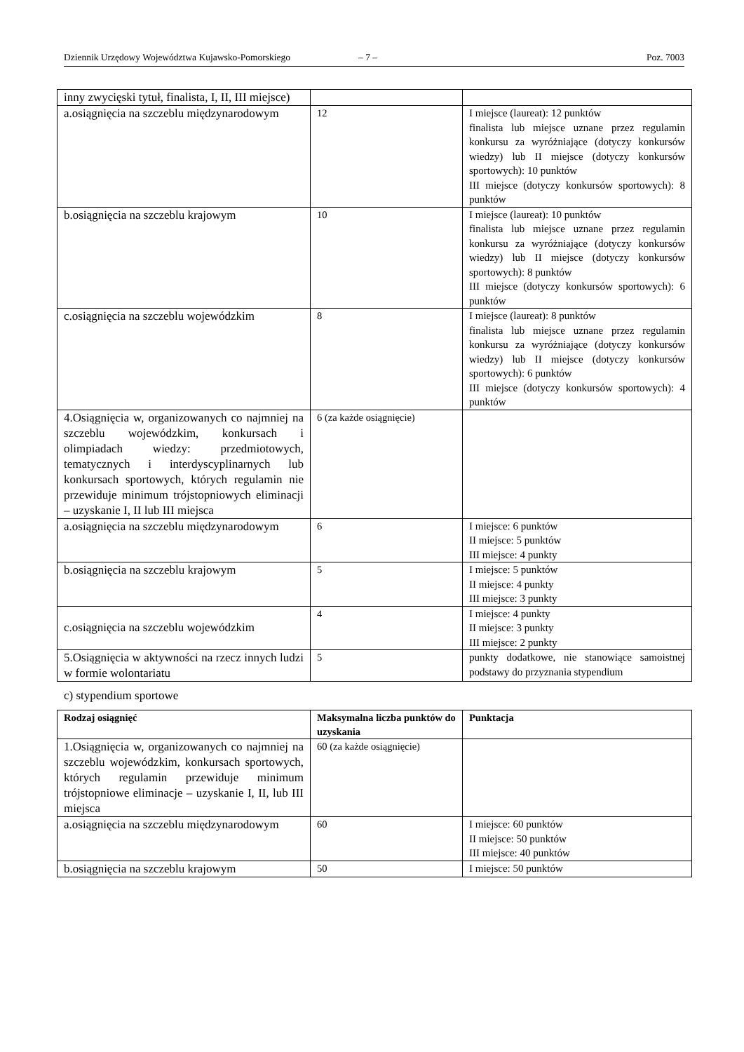Dziennik Urzędowy Województwa Kujawsko-Pomorskiego – 7 – Poz. 7003
| inny zwycięski tytuł, finalista, I, II, III miejsce) | | |
| a.osiągnięcia na szczeblu międzynarodowym | 12 | I miejsce (laureat): 12 punktów finalista lub miejsce uznane przez regulamin konkursu za wyróżniające (dotyczy konkursów wiedzy) lub II miejsce (dotyczy konkursów sportowych): 10 punktów III miejsce (dotyczy konkursów sportowych): 8 punktów |
| b.osiągnięcia na szczeblu krajowym | 10 | I miejsce (laureat): 10 punktów finalista lub miejsce uznane przez regulamin konkursu za wyróżniające (dotyczy konkursów wiedzy) lub II miejsce (dotyczy konkursów sportowych): 8 punktów III miejsce (dotyczy konkursów sportowych): 6 punktów |
| c.osiągnięcia na szczeblu wojewódzkim | 8 | I miejsce (laureat): 8 punktów finalista lub miejsce uznane przez regulamin konkursu za wyróżniające (dotyczy konkursów wiedzy) lub II miejsce (dotyczy konkursów sportowych): 6 punktów III miejsce (dotyczy konkursów sportowych): 4 punktów |
| 4.Osiągnięcia w, organizowanych co najmniej na szczeblu wojewódzkim, konkursach i olimpiadach wiedzy: przedmiotowych, tematycznych i interdyscyplinarnych lub konkursach sportowych, których regulamin nie przewiduje minimum trójstopniowych eliminacji – uzyskanie I, II lub III miejsca | 6 (za każde osiągnięcie) | |
| a.osiągnięcia na szczeblu międzynarodowym | 6 | I miejsce: 6 punktów II miejsce: 5 punktów III miejsce: 4 punkty |
| b.osiągnięcia na szczeblu krajowym | 5 | I miejsce: 5 punktów II miejsce: 4 punkty III miejsce: 3 punkty |
| c.osiągnięcia na szczeblu wojewódzkim | 4 | I miejsce: 4 punkty II miejsce: 3 punkty III miejsce: 2 punkty |
| 5.Osiągnięcia w aktywności na rzecz innych ludzi w formie wolontariatu | 5 | punkty dodatkowe, nie stanowiące samoistnej podstawy do przyznania stypendium |
c) stypendium sportowe
| Rodzaj osiągnięć | Maksymalna liczba punktów do uzyskania | Punktacja |
| --- | --- | --- |
| 1.Osiągnięcia w, organizowanych co najmniej na szczeblu wojewódzkim, konkursach sportowych, których regulamin przewiduje minimum trójstopniowe eliminacje – uzyskanie I, II, lub III miejsca | 60 (za każde osiągnięcie) | |
| a.osiągnięcia na szczeblu międzynarodowym | 60 | I miejsce: 60 punktów II miejsce: 50 punktów III miejsce: 40 punktów |
| b.osiągnięcia na szczeblu krajowym | 50 | I miejsce: 50 punktów |